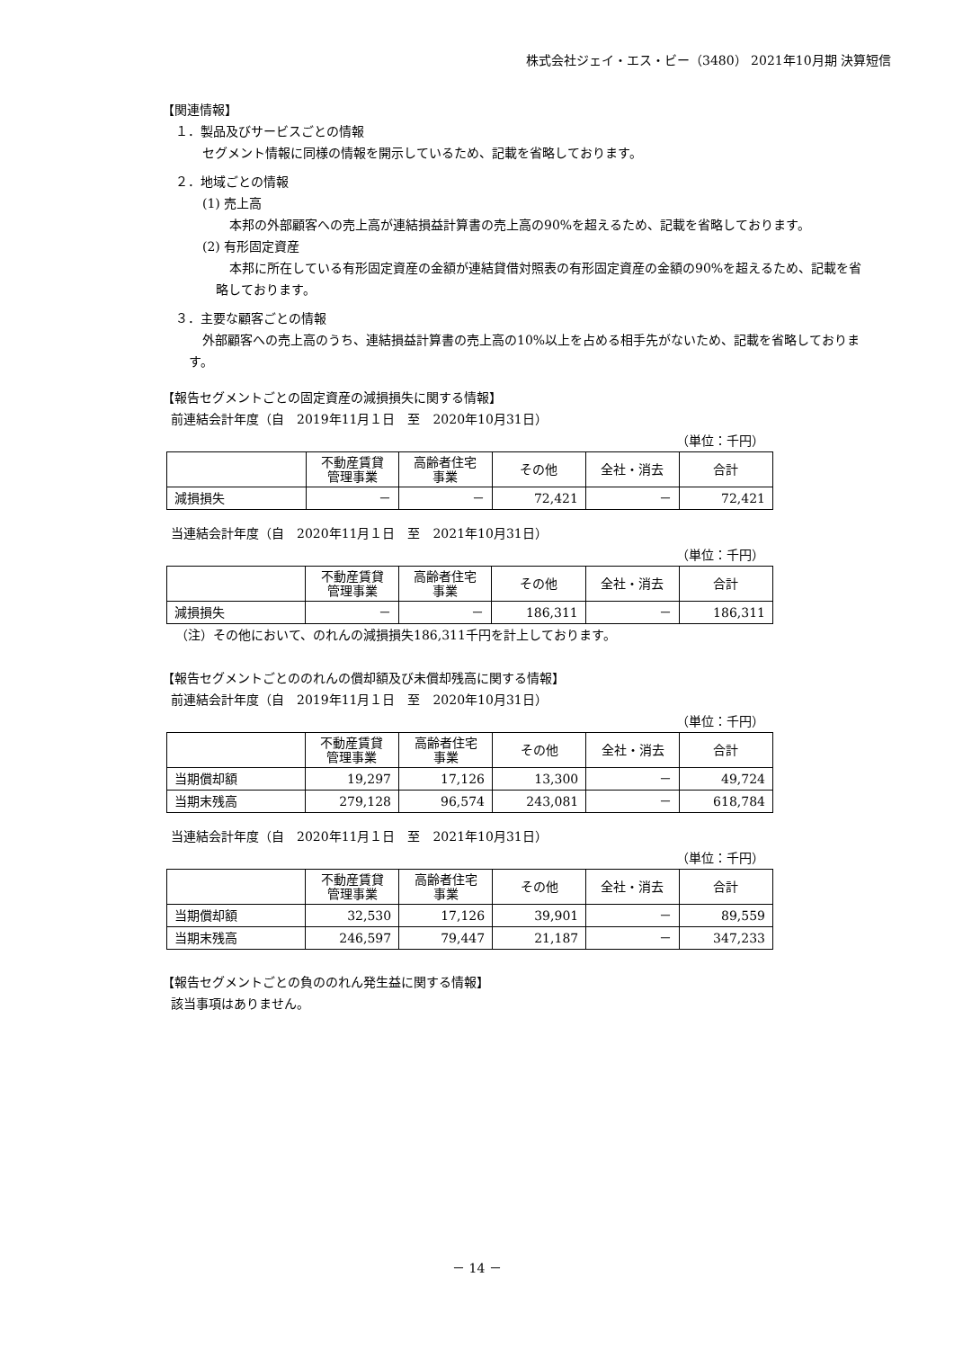株式会社ジェイ・エス・ビー（3480） 2021年10月期 決算短信
【関連情報】
１．製品及びサービスごとの情報
セグメント情報に同様の情報を開示しているため、記載を省略しております。
２．地域ごとの情報
(1) 売上高
本邦の外部顧客への売上高が連結損益計算書の売上高の90%を超えるため、記載を省略しております。
(2) 有形固定資産
本邦に所在している有形固定資産の金額が連結貸借対照表の有形固定資産の金額の90%を超えるため、記載を省略しております。
３．主要な顧客ごとの情報
外部顧客への売上高のうち、連結損益計算書の売上高の10%以上を占める相手先がないため、記載を省略しております。
【報告セグメントごとの固定資産の減損損失に関する情報】
前連結会計年度（自　2019年11月１日　至　2020年10月31日）
（単位：千円）
| | 不動産賃貸 管理事業 | 高齢者住宅 事業 | その他 | 全社・消去 | 合計 |
| --- | --- | --- | --- | --- | --- |
| 減損損失 | － | － | 72,421 | － | 72,421 |
当連結会計年度（自　2020年11月１日　至　2021年10月31日）
（単位：千円）
| | 不動産賃貸 管理事業 | 高齢者住宅 事業 | その他 | 全社・消去 | 合計 |
| --- | --- | --- | --- | --- | --- |
| 減損損失 | － | － | 186,311 | － | 186,311 |
（注）その他において、のれんの減損損失186,311千円を計上しております。
【報告セグメントごとののれんの償却額及び未償却残高に関する情報】
前連結会計年度（自　2019年11月１日　至　2020年10月31日）
（単位：千円）
| | 不動産賃貸 管理事業 | 高齢者住宅 事業 | その他 | 全社・消去 | 合計 |
| --- | --- | --- | --- | --- | --- |
| 当期償却額 | 19,297 | 17,126 | 13,300 | － | 49,724 |
| 当期末残高 | 279,128 | 96,574 | 243,081 | － | 618,784 |
当連結会計年度（自　2020年11月１日　至　2021年10月31日）
（単位：千円）
| | 不動産賃貸 管理事業 | 高齢者住宅 事業 | その他 | 全社・消去 | 合計 |
| --- | --- | --- | --- | --- | --- |
| 当期償却額 | 32,530 | 17,126 | 39,901 | － | 89,559 |
| 当期末残高 | 246,597 | 79,447 | 21,187 | － | 347,233 |
【報告セグメントごとの負ののれん発生益に関する情報】
該当事項はありません。
－ 14 －